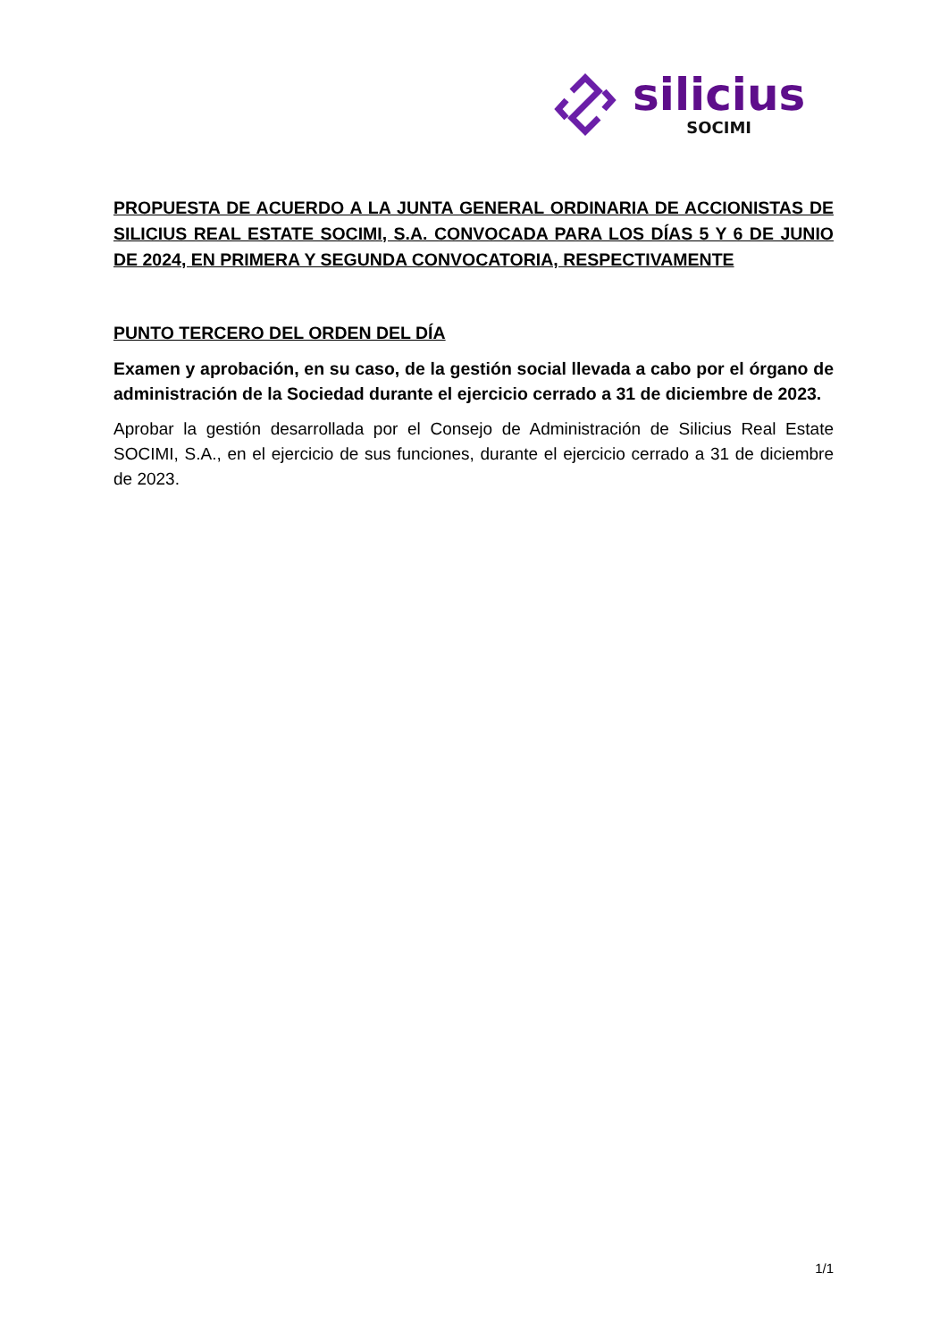silicius
SOCIMI
PROPUESTA DE ACUERDO A LA JUNTA GENERAL ORDINARIA DE ACCIONISTAS DE SILICIUS REAL ESTATE SOCIMI, S.A. CONVOCADA PARA LOS DÍAS 5 Y 6 DE JUNIO DE 2024, EN PRIMERA Y SEGUNDA CONVOCATORIA, RESPECTIVAMENTE
PUNTO TERCERO DEL ORDEN DEL DÍA
Examen y aprobación, en su caso, de la gestión social llevada a cabo por el órgano de administración de la Sociedad durante el ejercicio cerrado a 31 de diciembre de 2023.
Aprobar la gestión desarrollada por el Consejo de Administración de Silicius Real Estate SOCIMI, S.A., en el ejercicio de sus funciones, durante el ejercicio cerrado a 31 de diciembre de 2023.
1/1